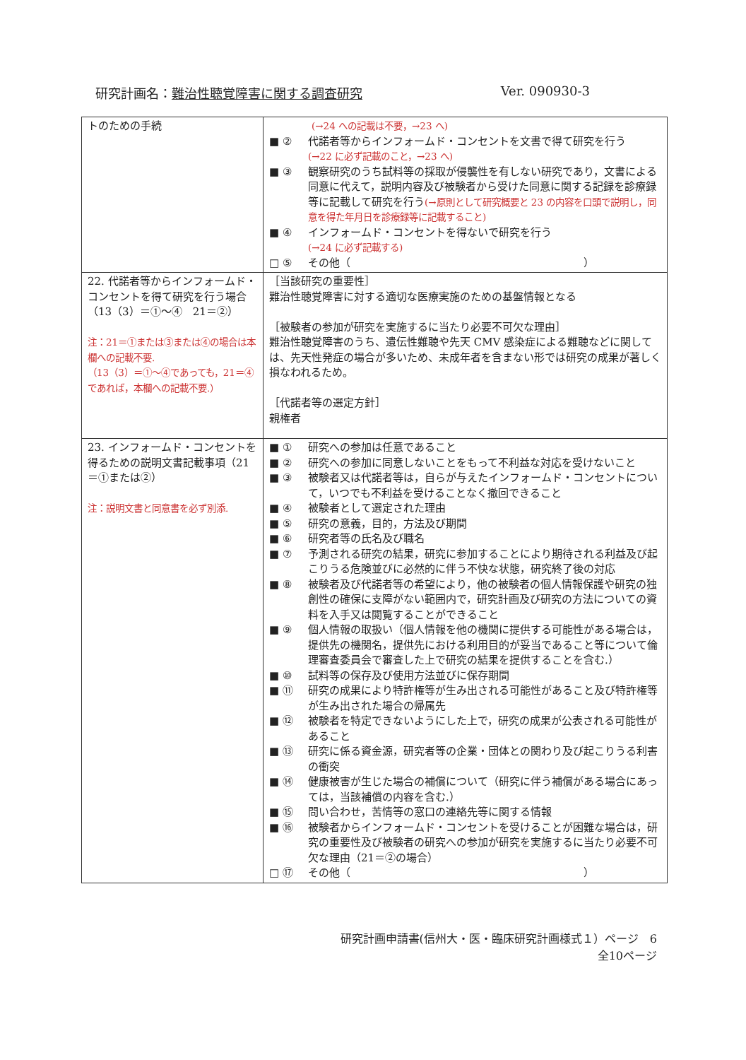研究計画名：難治性聴覚障害に関する調査研究 Ver. 090930-3
| トのための手続 | (→24 への記載は不要，→23 へ) ■ ② 代諾者等からインフォームド・コンセントを文書で得て研究を行う (→22 に必ず記載のこと，→23 へ) ■ ③ 観察研究のうち試料等の採取が侵襲性を有しない研究であり，文書による同意に代えて，説明内容及び被験者から受けた同意に関する記録を診療録等に記載して研究を行う (→原則として研究概要と 23 の内容を口頭で説明し，同意を得た年月日を診療録等に記載すること) ■ ④ インフォームド・コンセントを得ないで研究を行う (→24 に必ず記載する) □ ⑤ その他（ ） |
| 22. 代諾者等からインフォームド・コンセントを得て研究を行う場合（13（3）＝①～④ 21＝②） 注：21＝①または③または④の場合は本欄への記載不要. （13（3）＝①～④であっても，21＝④であれば，本欄への記載不要.） | ［当該研究の重要性］ 難治性聴覚障害に対する適切な医療実施のための基盤情報となる ［被験者の参加が研究を実施するに当たり必要不可欠な理由］ 難治性聴覚障害のうち、遺伝性難聴や先天 CMV 感染症による難聴などに関しては、先天性発症の場合が多いため、未成年者を含まない形では研究の成果が著しく損なわれるため。 ［代諾者等の選定方針］ 親権者 |
| 23. インフォームド・コンセントを得るための説明文書記載事項（21＝①または②） 注：説明文書と同意書を必ず別添. | ■ ① 研究への参加は任意であること ■ ② 研究への参加に同意しないことをもって不利益な対応を受けないこと ■ ③ 被験者又は代諾者等は，自らが与えたインフォームド・コンセントについて，いつでも不利益を受けることなく撤回できること ■ ④ 被験者として選定された理由 ■ ⑤ 研究の意義，目的，方法及び期間 ■ ⑥ 研究者等の氏名及び職名 ■ ⑦ 予測される研究の結果，研究に参加することにより期待される利益及び起こりうる危険並びに必然的に伴う不快な状態，研究終了後の対応 ■ ⑧ 被験者及び代諾者等の希望により，他の被験者の個人情報保護や研究の独創性の確保に支障がない範囲内で，研究計画及び研究の方法についての資料を入手又は閲覧することができること ■ ⑨ 個人情報の取扱い（個人情報を他の機関に提供する可能性がある場合は，提供先の機関名，提供先における利用目的が妥当であること等について倫理審査委員会で審査した上で研究の結果を提供することを含む.） ■ ⑩ 試料等の保存及び使用方法並びに保存期間 ■ ⑪ 研究の成果により特許権等が生み出される可能性があること及び特許権等が生み出された場合の帰属先 ■ ⑫ 被験者を特定できないようにした上で，研究の成果が公表される可能性があること ■ ⑬ 研究に係る資金源，研究者等の企業・団体との関わり及び起こりうる利害の衝突 ■ ⑭ 健康被害が生じた場合の補償について（研究に伴う補償がある場合にあっては，当該補償の内容を含む.） ■ ⑮ 問い合わせ，苦情等の窓口の連絡先等に関する情報 ■ ⑯ 被験者からインフォームド・コンセントを受けることが困難な場合は，研究の重要性及び被験者の研究への参加が研究を実施するに当たり必要不可欠な理由（21＝②の場合） □ ⑰ その他（ ） |
研究計画申請書(信州大・医・臨床研究計画様式１）ページ　6
全10ページ